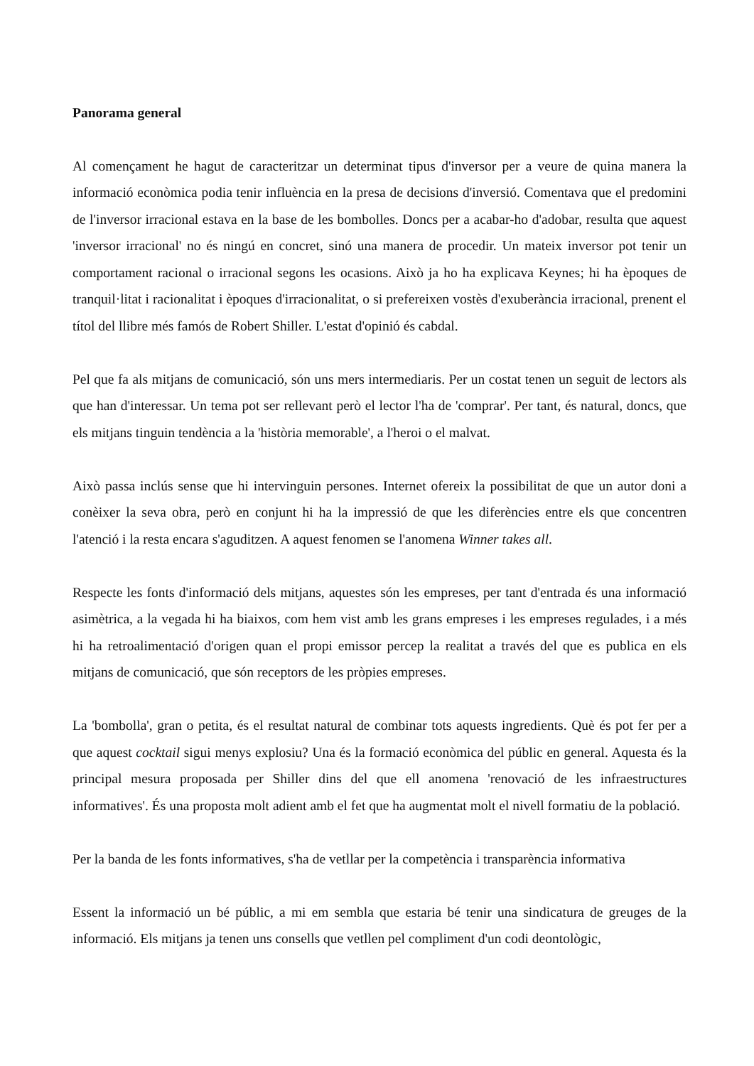Panorama general
Al començament he hagut de caracteritzar un determinat tipus d'inversor per a veure de quina manera la informació econòmica podia tenir influència en la presa de decisions d'inversió. Comentava que el predomini de l'inversor irracional estava en la base de les bombolles. Doncs per a acabar-ho d'adobar, resulta que aquest 'inversor irracional' no és ningú en concret, sinó una manera de procedir. Un mateix inversor pot tenir un comportament racional o irracional segons les ocasions. Això ja ho ha explicava Keynes; hi ha èpoques de tranquil·litat i racionalitat i èpoques d'irracionalitat, o si prefereixen vostès d'exuberància irracional, prenent el títol del llibre més famós de Robert Shiller. L'estat d'opinió és cabdal.
Pel que fa als mitjans de comunicació, són uns mers intermediaris. Per un costat tenen un seguit de lectors als que han d'interessar. Un tema pot ser rellevant però el lector l'ha de 'comprar'. Per tant, és natural, doncs, que els mitjans tinguin tendència a la 'història memorable', a l'heroi o el malvat.
Això passa inclús sense que hi intervinguin persones. Internet ofereix la possibilitat de que un autor doni a conèixer la seva obra, però en conjunt hi ha la impressió de que les diferències entre els que concentren l'atenció i la resta encara s'aguditzen. A aquest fenomen se l'anomena Winner takes all.
Respecte les fonts d'informació dels mitjans, aquestes són les empreses, per tant d'entrada és una informació asimètrica, a la vegada hi ha biaixos, com hem vist amb les grans empreses i les empreses regulades, i a més hi ha retroalimentació d'origen quan el propi emissor percep la realitat a través del que es publica en els mitjans de comunicació, que són receptors de les pròpies empreses.
La 'bombolla', gran o petita, és el resultat natural de combinar tots aquests ingredients. Què és pot fer per a que aquest cocktail sigui menys explosiu? Una és la formació econòmica del públic en general. Aquesta és la principal mesura proposada per Shiller dins del que ell anomena 'renovació de les infraestructures informatives'. És una proposta molt adient amb el fet que ha augmentat molt el nivell formatiu de la població.
Per la banda de les fonts informatives, s'ha de vetllar per la competència i transparència informativa
Essent la informació un bé públic, a mi em sembla que estaria bé tenir una sindicatura de greuges de la informació. Els mitjans ja tenen uns consells que vetllen pel compliment d'un codi deontològic,